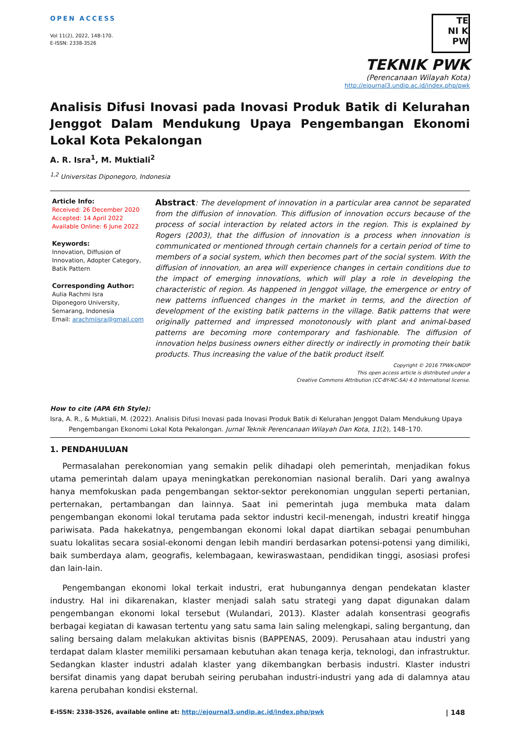OPEN ACCESS
Vol 11(2), 2022, 148-170.
E-ISSN: 2338-3526
TE
NI K
PW
TEKNIK PWK
(Perencanaan Wilayah Kota)
http://ejournal3.undip.ac.id/index.php/pwk
Analisis Difusi Inovasi pada Inovasi Produk Batik di Kelurahan Jenggot Dalam Mendukung Upaya Pengembangan Ekonomi Lokal Kota Pekalongan
A. R. Isra<sup>1</sup>, M. Muktiali<sup>2</sup>
<sup>1,2</sup> Universitas Diponegoro, Indonesia
Article Info:
Received: 26 December 2020
Accepted: 14 April 2022
Available Online: 6 June 2022
Keywords:
Innovation, Diffusion of Innovation, Adopter Category, Batik Pattern
Corresponding Author:
Aulia Rachmi Isra
Diponegoro University, Semarang, Indonesia
Email: arachmiisra@gmail.com
Abstract: The development of innovation in a particular area cannot be separated from the diffusion of innovation. This diffusion of innovation occurs because of the process of social interaction by related actors in the region. This is explained by Rogers (2003), that the diffusion of innovation is a process when innovation is communicated or mentioned through certain channels for a certain period of time to members of a social system, which then becomes part of the social system. With the diffusion of innovation, an area will experience changes in certain conditions due to the impact of emerging innovations, which will play a role in developing the characteristic of region. As happened in Jenggot village, the emergence or entry of new patterns influenced changes in the market in terms, and the direction of development of the existing batik patterns in the village. Batik patterns that were originally patterned and impressed monotonously with plant and animal-based patterns are becoming more contemporary and fashionable. The diffusion of innovation helps business owners either directly or indirectly in promoting their batik products. Thus increasing the value of the batik product itself.
Copyright © 2016 TPWK-UNDIP
This open access article is distributed under a
Creative Commons Attribution (CC-BY-NC-SA) 4.0 International license.
How to cite (APA 6th Style):
Isra, A. R., & Muktiali, M. (2022). Analisis Difusi Inovasi pada Inovasi Produk Batik di Kelurahan Jenggot Dalam Mendukung Upaya
Pengembangan Ekonomi Lokal Kota Pekalongan. Jurnal Teknik Perencanaan Wilayah Dan Kota, 11(2), 148–170.
1. PENDAHULUAN
Permasalahan perekonomian yang semakin pelik dihadapi oleh pemerintah, menjadikan fokus utama pemerintah dalam upaya meningkatkan perekonomian nasional beralih. Dari yang awalnya hanya memfokuskan pada pengembangan sektor-sektor perekonomian unggulan seperti pertanian, perternakan, pertambangan dan lainnya. Saat ini pemerintah juga membuka mata dalam pengembangan ekonomi lokal terutama pada sektor industri kecil-menengah, industri kreatif hingga pariwisata. Pada hakekatnya, pengembangan ekonomi lokal dapat diartikan sebagai penumbuhan suatu lokalitas secara sosial-ekonomi dengan lebih mandiri berdasarkan potensi-potensi yang dimiliki, baik sumberdaya alam, geografis, kelembagaan, kewiraswastaan, pendidikan tinggi, asosiasi profesi dan lain-lain.
Pengembangan ekonomi lokal terkait industri, erat hubungannya dengan pendekatan klaster industry. Hal ini dikarenakan, klaster menjadi salah satu strategi yang dapat digunakan dalam pengembangan ekonomi lokal tersebut (Wulandari, 2013). Klaster adalah konsentrasi geografis berbagai kegiatan di kawasan tertentu yang satu sama lain saling melengkapi, saling bergantung, dan saling bersaing dalam melakukan aktivitas bisnis (BAPPENAS, 2009). Perusahaan atau industri yang terdapat dalam klaster memiliki persamaan kebutuhan akan tenaga kerja, teknologi, dan infrastruktur. Sedangkan klaster industri adalah klaster yang dikembangkan berbasis industri. Klaster industri bersifat dinamis yang dapat berubah seiring perubahan industri-industri yang ada di dalamnya atau karena perubahan kondisi eksternal.
E-ISSN: 2338-3526, available online at: http://ejournal3.undip.ac.id/index.php/pwk | 148